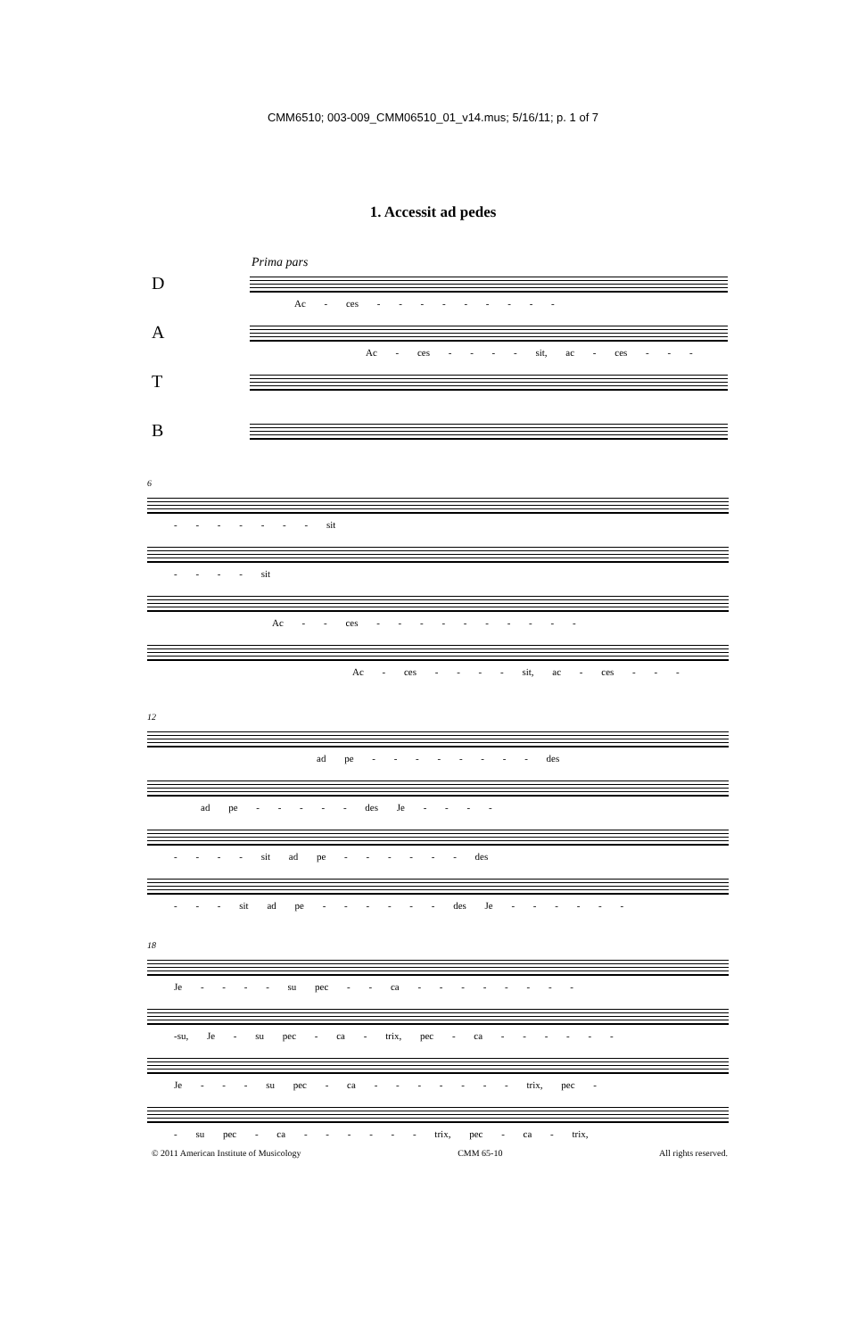CMM6510; 003-009_CMM06510_01_v14.mus; 5/16/11; p. 1 of 7
1. Accessit ad pedes
Prima pars
D
Ac - ces - - - - - - - - -
A
Ac - ces - - - - sit, ac - ces - - -
T
B
6
- - - - - - - sit
- - - - sit
Ac - - ces - - - - - - - - - -
Ac - ces - - - - sit, ac - ces - - -
12
ad pe - - - - - - - - des
ad pe - - - - - des Je - - - -
- - - - sit ad pe - - - - - - des
- - - sit ad pe - - - - - - des Je - - - - - -
18
Je - - - - su pec - - ca - - - - - - - -
-su, Je - su pec - ca - trix, pec - ca - - - - - -
Je - - - su pec - ca - - - - - - - trix, pec -
- su pec - ca - - - - - - trix, pec - ca - trix,
© 2011 American Institute of Musicology CMM 65-10 All rights reserved.